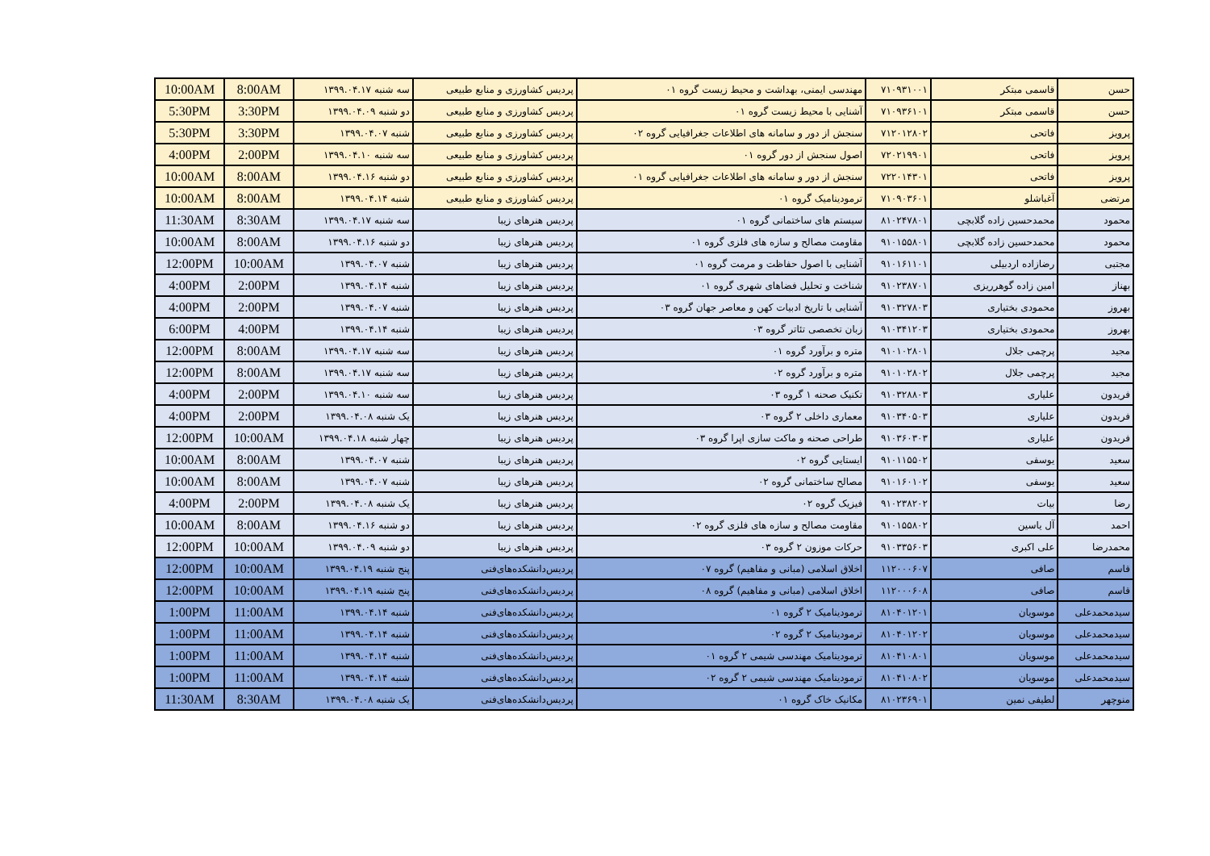| حسن | قاسمی مبتکر | ۷۱۰۹۳۱۰۰۱ | مهندسی ایمنی، بهداشت و محیط زیست گروه ۰۱ | پردیس کشاورزی و منابع طبیعی | سه شنبه ۱۳۹۹.۰۴.۱۷ | 8:00AM | 10:00AM |
| حسن | قاسمی مبتکر | ۷۱۰۹۳۶۱۰۱ | آشنایی با محیط زیست گروه ۰۱ | پردیس کشاورزی و منابع طبیعی | دو شنبه ۱۳۹۹.۰۴.۰۹ | 3:30PM | 5:30PM |
| پرویز | فاتحی | ۷۱۲۰۱۲۸۰۲ | سنجش از دور و سامانه های اطلاعات جغرافیایی گروه ۰۲ | پردیس کشاورزی و منابع طبیعی | شنبه ۱۳۹۹.۰۴.۰۷ | 3:30PM | 5:30PM |
| پرویز | فاتحی | ۷۲۰۲۱۹۹۰۱ | اصول سنجش از دور گروه ۰۱ | پردیس کشاورزی و منابع طبیعی | سه شنبه ۱۳۹۹.۰۴.۱۰ | 2:00PM | 4:00PM |
| پرویز | فاتحی | ۷۲۲۰۱۴۳۰۱ | سنجش از دور و سامانه های اطلاعات جغرافیایی گروه ۰۱ | پردیس کشاورزی و منابع طبیعی | دو شنبه ۱۳۹۹.۰۴.۱۶ | 8:00AM | 10:00AM |
| مرتضی | آغباشلو | ۷۱۰۹۰۳۶۰۱ | ترمودینامیک گروه ۰۱ | پردیس کشاورزی و منابع طبیعی | شنبه ۱۳۹۹.۰۴.۱۴ | 8:00AM | 10:00AM |
| محمود | محمدحسین زاده گلابچی | ۸۱۰۲۴۷۸۰۱ | سیستم های ساختمانی گروه ۰۱ | پردیس هنرهای زیبا | سه شنبه ۱۳۹۹.۰۴.۱۷ | 8:30AM | 11:30AM |
| محمود | محمدحسین زاده گلابچی | ۹۱۰۱۵۵۸۰۱ | مقاومت مصالح و سازه های فلزی گروه ۰۱ | پردیس هنرهای زیبا | دو شنبه ۱۳۹۹.۰۴.۱۶ | 8:00AM | 10:00AM |
| مجتبی | رضازاده اردبیلی | ۹۱۰۱۶۱۱۰۱ | آشنایی با اصول حفاظت و مرمت گروه ۰۱ | پردیس هنرهای زیبا | شنبه ۱۳۹۹.۰۴.۰۷ | 10:00AM | 12:00PM |
| بهناز | امین زاده گوهرریزی | ۹۱۰۲۳۸۷۰۱ | شناخت و تحلیل فضاهای شهری گروه ۰۱ | پردیس هنرهای زیبا | شنبه ۱۳۹۹.۰۴.۱۴ | 2:00PM | 4:00PM |
| بهروز | محمودی بختیاری | ۹۱۰۳۲۷۸۰۳ | آشنایی با تاریخ ادبیات کهن و معاصر جهان گروه ۰۳ | پردیس هنرهای زیبا | شنبه ۱۳۹۹.۰۴.۰۷ | 2:00PM | 4:00PM |
| بهروز | محمودی بختیاری | ۹۱۰۳۴۱۲۰۳ | زبان تخصصی تئاتر گروه ۰۳ | پردیس هنرهای زیبا | شنبه ۱۳۹۹.۰۴.۱۴ | 4:00PM | 6:00PM |
| مجید | پرچمی جلال | ۹۱۰۱۰۲۸۰۱ | متره و برآورد گروه ۰۱ | پردیس هنرهای زیبا | سه شنبه ۱۳۹۹.۰۴.۱۷ | 8:00AM | 12:00PM |
| مجید | پرچمی جلال | ۹۱۰۱۰۲۸۰۲ | متره و برآورد گروه ۰۲ | پردیس هنرهای زیبا | سه شنبه ۱۳۹۹.۰۴.۱۷ | 8:00AM | 12:00PM |
| فریدون | علیاری | ۹۱۰۳۲۸۸۰۳ | تکنیک صحنه ۱ گروه ۰۳ | پردیس هنرهای زیبا | سه شنبه ۱۳۹۹.۰۴.۱۰ | 2:00PM | 4:00PM |
| فریدون | علیاری | ۹۱۰۳۴۰۵۰۳ | معماری داخلی ۲ گروه ۰۳ | پردیس هنرهای زیبا | یک شنبه ۱۳۹۹.۰۴.۰۸ | 2:00PM | 4:00PM |
| فریدون | علیاری | ۹۱۰۳۶۰۳۰۳ | طراحی صحنه و ماکت سازی اپرا گروه ۰۳ | پردیس هنرهای زیبا | چهار شنبه ۱۳۹۹.۰۴.۱۸ | 10:00AM | 12:00PM |
| سعید | یوسفی | ۹۱۰۱۱۵۵۰۲ | ایستایی گروه ۰۲ | پردیس هنرهای زیبا | شنبه ۱۳۹۹.۰۴.۰۷ | 8:00AM | 10:00AM |
| سعید | یوسفی | ۹۱۰۱۶۰۱۰۲ | مصالح ساختمانی گروه ۰۲ | پردیس هنرهای زیبا | شنبه ۱۳۹۹.۰۴.۰۷ | 8:00AM | 10:00AM |
| رضا | بیات | ۹۱۰۲۳۸۲۰۲ | فیزیک گروه ۰۲ | پردیس هنرهای زیبا | یک شنبه ۱۳۹۹.۰۴.۰۸ | 2:00PM | 4:00PM |
| احمد | آل یاسین | ۹۱۰۱۵۵۸۰۲ | مقاومت مصالح و سازه های فلزی گروه ۰۲ | پردیس هنرهای زیبا | دو شنبه ۱۳۹۹.۰۴.۱۶ | 8:00AM | 10:00AM |
| محمدرضا | علی اکبری | ۹۱۰۳۳۵۶۰۳ | حرکات موزون ۲ گروه ۰۳ | پردیس هنرهای زیبا | دو شنبه ۱۳۹۹.۰۴.۰۹ | 10:00AM | 12:00PM |
| قاسم | صافی | ۱۱۲۰۰۰۶۰۷ | اخلاق اسلامی (مبانی و مفاهیم) گروه ۰۷ | پردیس‌دانشکده‌های‌فنی | پنج شنبه ۱۳۹۹.۰۴.۱۹ | 10:00AM | 12:00PM |
| قاسم | صافی | ۱۱۲۰۰۰۶۰۸ | اخلاق اسلامی (مبانی و مفاهیم) گروه ۰۸ | پردیس‌دانشکده‌های‌فنی | پنج شنبه ۱۳۹۹.۰۴.۱۹ | 10:00AM | 12:00PM |
| سیدمحمدعلی | موسویان | ۸۱۰۴۰۱۲۰۱ | ترمودینامیک ۲ گروه ۰۱ | پردیس‌دانشکده‌های‌فنی | شنبه ۱۳۹۹.۰۴.۱۴ | 11:00AM | 1:00PM |
| سیدمحمدعلی | موسویان | ۸۱۰۴۰۱۲۰۲ | ترمودینامیک ۲ گروه ۰۲ | پردیس‌دانشکده‌های‌فنی | شنبه ۱۳۹۹.۰۴.۱۴ | 11:00AM | 1:00PM |
| سیدمحمدعلی | موسویان | ۸۱۰۴۱۰۸۰۱ | ترمودینامیک مهندسی شیمی ۲ گروه ۰۱ | پردیس‌دانشکده‌های‌فنی | شنبه ۱۳۹۹.۰۴.۱۴ | 11:00AM | 1:00PM |
| سیدمحمدعلی | موسویان | ۸۱۰۴۱۰۸۰۲ | ترمودینامیک مهندسی شیمی ۲ گروه ۰۲ | پردیس‌دانشکده‌های‌فنی | شنبه ۱۳۹۹.۰۴.۱۴ | 11:00AM | 1:00PM |
| منوچهر | لطیفی نمین | ۸۱۰۲۳۶۹۰۱ | مکانیک خاک گروه ۰۱ | پردیس‌دانشکده‌های‌فنی | یک شنبه ۱۳۹۹.۰۴.۰۸ | 8:30AM | 11:30AM |